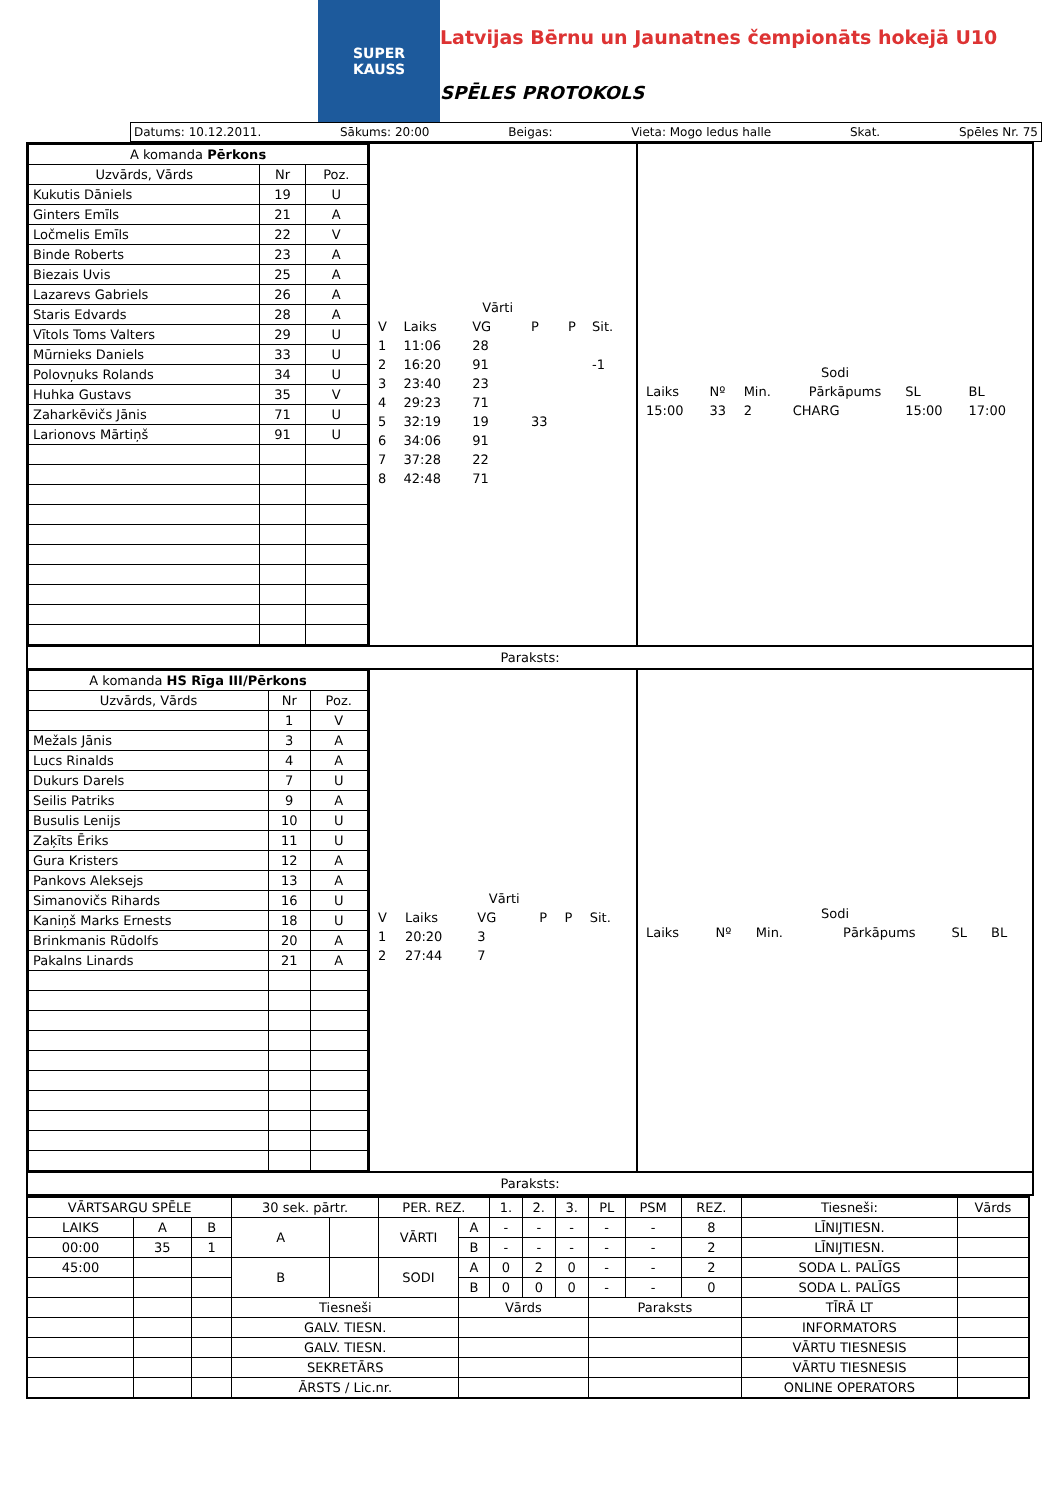SUPER
KAUSS
Latvijas Bērnu un Jaunatnes čempionāts hokejā U10
SPĒLES PROTOKOLS
Datums: 10.12.2011. Sākums: 20:00 Beigas: Vieta: Mogo ledus halle Skat. Spēles Nr. 75
| A komanda Pērkons | | |
| --- | --- | --- |
| Uzvārds, Vārds | Nr | Poz. |
| Kukutis Dāniels | 19 | U |
| Ginters Emīls | 21 | A |
| Ločmelis Emīls | 22 | V |
| Binde Roberts | 23 | A |
| Biezais Uvis | 25 | A |
| Lazarevs Gabriels | 26 | A |
| Staris Edvards | 28 | A |
| Vītols Toms Valters | 29 | U |
| Mūrnieks Daniels | 33 | U |
| Polovņuks Rolands | 34 | U |
| Huhka Gustavs | 35 | V |
| Zaharkēvičs Jānis | 71 | U |
| Larionovs Mārtiņš | 91 | U |
| | | Vārti | | | |
| V | Laiks | VG | P | P | Sit. |
| 1 | 11:06 | 28 | | | |
| 2 | 16:20 | 91 | | | -1 |
| 3 | 23:40 | 23 | | | |
| 4 | 29:23 | 71 | | | |
| 5 | 32:19 | 19 | 33 | | |
| 6 | 34:06 | 91 | | | |
| 7 | 37:28 | 22 | | | |
| 8 | 42:48 | 71 | | | |
| Sodi | | | | | |
| Laiks | Nº | Min. | Pārkāpums | SL | BL |
| 15:00 | 33 | 2 | CHARG | 15:00 | 17:00 |
Paraksts:
| A komanda HS Rīga III/Pērkons | | |
| --- | --- | --- |
| Uzvārds, Vārds | Nr | Poz. |
| | 1 | V |
| Mežals Jānis | 3 | A |
| Lucs Rinalds | 4 | A |
| Dukurs Darels | 7 | U |
| Seilis Patriks | 9 | A |
| Busulis Lenijs | 10 | U |
| Zaķīts Ēriks | 11 | U |
| Gura Kristers | 12 | A |
| Pankovs Aleksejs | 13 | A |
| Simanovičs Rihards | 16 | U |
| Kaniņš Marks Ernests | 18 | U |
| Brinkmanis Rūdolfs | 20 | A |
| Pakalns Linards | 21 | A |
| | | Vārti | | | |
| V | Laiks | VG | P | P | Sit. |
| 1 | 20:20 | 3 | | | |
| 2 | 27:44 | 7 | | | |
| Sodi | | | | | |
| Laiks | Nº | Min. | Pārkāpums | SL | BL |
Paraksts:
| VĀRTSARGU SPĒLE | | | 30 sek. pārtr. | | PER. REZ. | | 1. | 2. | 3. | PL | PSM | REZ. | Tiesneši: | Vārds |
| LAIKS | A | B | A | | VĀRTI | A | - | - | - | - | - | 8 | LĪNIJTIESN. | |
| 00:00 | 35 | 1 | | | | B | - | - | - | - | - | 2 | LĪNIJTIESN. | |
| 45:00 | | | B | | SODI | A | 0 | 2 | 0 | - | - | 2 | SODA L. PALĪGS | |
| | | | | | | B | 0 | 0 | 0 | - | - | 0 | SODA L. PALĪGS | |
| | | | Tiesneši | | | Vārds | | | | Paraksts | | | TĪRĀ LT | |
| | | | GALV. TIESN. | | | | | | | | | | INFORMATORS | |
| | | | GALV. TIESN. | | | | | | | | | | VĀRTU TIESNESIS | |
| | | | SEKRETĀRS | | | | | | | | | | VĀRTU TIESNESIS | |
| | | | ĀRSTS / Lic.nr. | | | | | | | | | | ONLINE OPERATORS | |